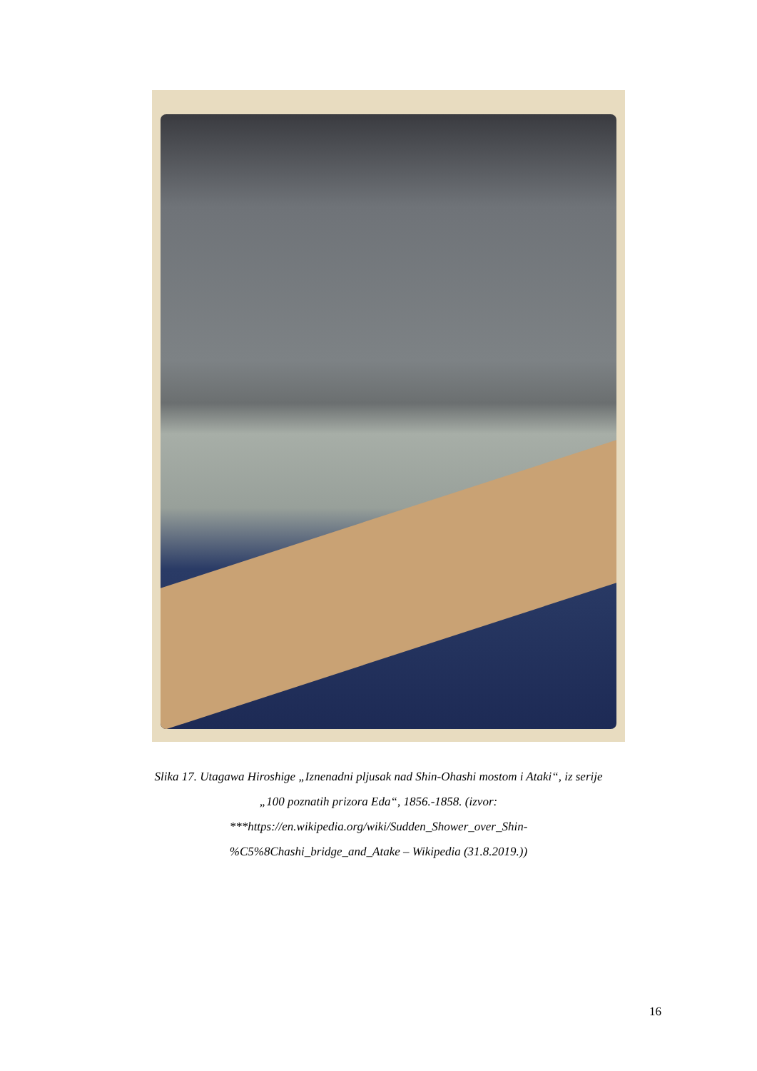Slika 17. Utagawa Hiroshige „Iznenadni pljusak nad Shin-Ohashi mostom i Ataki“, iz serije
„100 poznatih prizora Eda“, 1856.-1858. (izvor:
***https://en.wikipedia.org/wiki/Sudden_Shower_over_Shin-
%C5%8Chashi_bridge_and_Atake – Wikipedia (31.8.2019.))
16